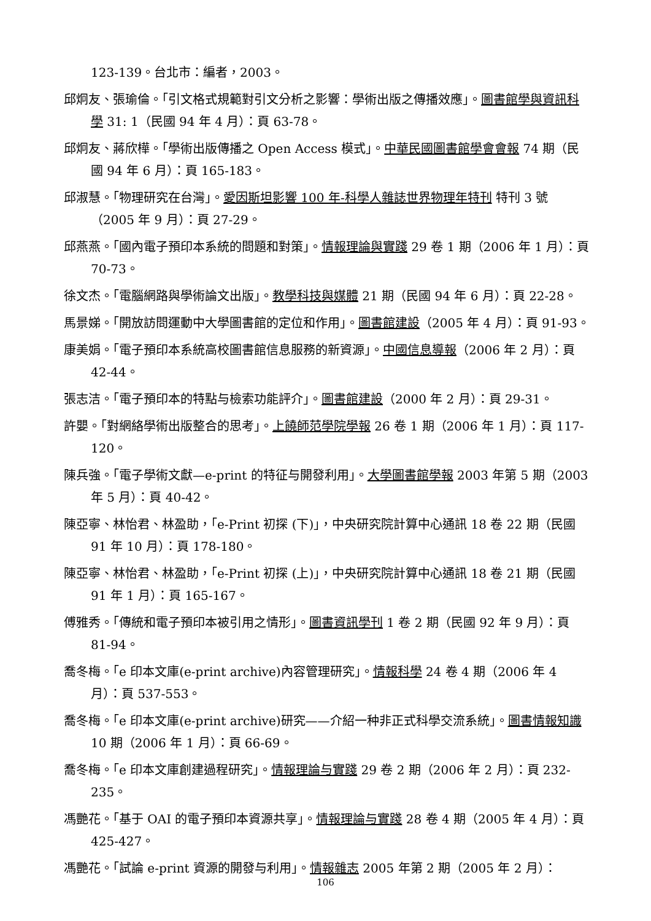123-139。台北市：編者，2003。
邱炯友、張瑜倫。「引文格式規範對引文分析之影響：學術出版之傳播效應」。圖書館學與資訊科學 31: 1（民國 94 年 4 月）：頁 63-78。
邱炯友、蔣欣樺。「學術出版傳播之 Open Access 模式」。中華民國圖書館學會會報 74 期（民國 94 年 6 月）：頁 165-183。
邱淑慧。「物理研究在台灣」。愛因斯坦影響 100 年-科學人雜誌世界物理年特刊 特刊 3 號（2005 年 9 月）：頁 27-29。
邱燕燕。「國內電子預印本系統的問題和對策」。情報理論與實踐 29 卷 1 期（2006 年 1 月）：頁 70-73。
徐文杰。「電腦網路與學術論文出版」。教學科技與媒體 21 期（民國 94 年 6 月）：頁 22-28。
馬景娣。「開放訪問運動中大學圖書館的定位和作用」。圖書館建設（2005 年 4 月）：頁 91-93。
康美娟。「電子預印本系統高校圖書館信息服務的新資源」。中國信息導報（2006 年 2 月）：頁 42-44。
張志洁。「電子預印本的特點与檢索功能評介」。圖書館建設（2000 年 2 月）：頁 29-31。
許嬰。「對網絡學術出版整合的思考」。上饒師范學院學報 26 卷 1 期（2006 年 1 月）：頁 117-120。
陳兵強。「電子學術文獻—e-print 的特征与開發利用」。大學圖書館學報 2003 年第 5 期（2003 年 5 月）：頁 40-42。
陳亞寧、林怡君、林盈助，「e-Print 初探 (下)」，中央研究院計算中心通訊 18 卷 22 期（民國 91 年 10 月）：頁 178-180。
陳亞寧、林怡君、林盈助，「e-Print 初探 (上)」，中央研究院計算中心通訊 18 卷 21 期（民國 91 年 1 月）：頁 165-167。
傅雅秀。「傳統和電子預印本被引用之情形」。圖書資訊學刊 1 卷 2 期（民國 92 年 9 月）：頁 81-94。
喬冬梅。「e 印本文庫(e-print archive)內容管理研究」。情報科學 24 卷 4 期（2006 年 4 月）：頁 537-553。
喬冬梅。「e 印本文庫(e-print archive)研究——介紹一种非正式科學交流系統」。圖書情報知識 10 期（2006 年 1 月）：頁 66-69。
喬冬梅。「e 印本文庫創建過程研究」。情報理論与實踐 29 卷 2 期（2006 年 2 月）：頁 232-235。
馮艷花。「基于 OAI 的電子預印本資源共享」。情報理論与實踐 28 卷 4 期（2005 年 4 月）：頁 425-427。
馮艷花。「試論 e-print 資源的開發与利用」。情報雜志 2005 年第 2 期（2005 年 2 月）：
106